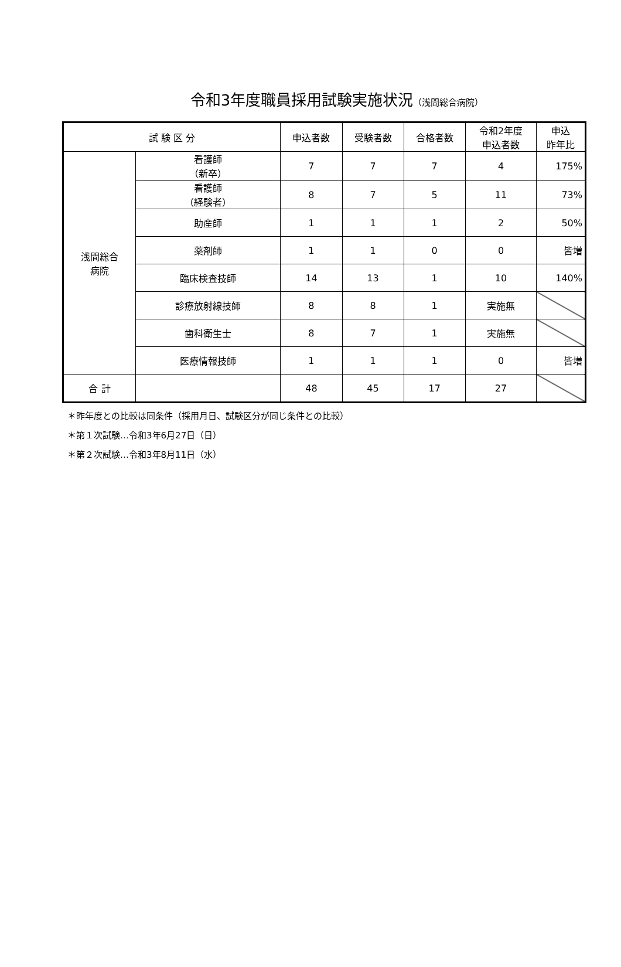令和3年度職員採用試験実施状況（浅間総合病院）
| 試 験 区 分 | | 申込者数 | 受験者数 | 合格者数 | 令和2年度 申込者数 | 申込 昨年比 |
| --- | --- | --- | --- | --- | --- | --- |
| 浅間総合 病院 | 看護師 （新卒） | 7 | 7 | 7 | 4 | 175% |
| | 看護師 （経験者） | 8 | 7 | 5 | 11 | 73% |
| | 助産師 | 1 | 1 | 1 | 2 | 50% |
| | 薬剤師 | 1 | 1 | 0 | 0 | 皆増 |
| | 臨床検査技師 | 14 | 13 | 1 | 10 | 140% |
| | 診療放射線技師 | 8 | 8 | 1 | 実施無 | |
| | 歯科衛生士 | 8 | 7 | 1 | 実施無 | |
| | 医療情報技師 | 1 | 1 | 1 | 0 | 皆増 |
| 合 計 | | 48 | 45 | 17 | 27 | |
＊昨年度との比較は同条件（採用月日、試験区分が同じ条件との比較）
＊第１次試験…令和3年6月27日（日）
＊第２次試験…令和3年8月11日（水）